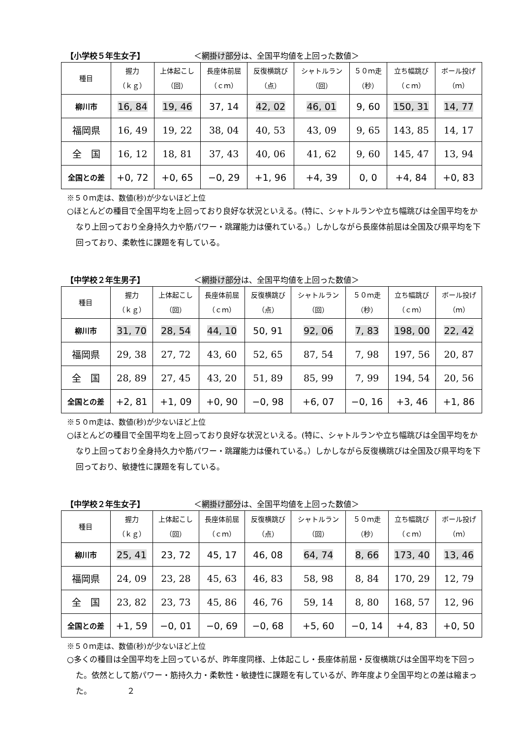【小学校５年生女子】 ＜網掛け部分は、全国平均値を上回った数値＞
| 種目 | 握力 （ｋｇ） | 上体起こし （回） | 長座体前屈 （ｃｍ） | 反復横跳び （点） | シャトルラン （回） | ５０ｍ走 （秒） | 立ち幅跳び （ｃｍ） | ボール投げ （ｍ） |
| --- | --- | --- | --- | --- | --- | --- | --- | --- |
| 柳川市 | 16, 84 | 19, 46 | 37, 14 | 42, 02 | 46, 01 | 9, 60 | 150, 31 | 14, 77 |
| 福岡県 | 16, 49 | 19, 22 | 38, 04 | 40, 53 | 43, 09 | 9, 65 | 143, 85 | 14, 17 |
| 全 国 | 16, 12 | 18, 81 | 37, 43 | 40, 06 | 41, 62 | 9, 60 | 145, 47 | 13, 94 |
| 全国との差 | +0, 72 | +0, 65 | −0, 29 | +1, 96 | +4, 39 | 0, 0 | +4, 84 | +0, 83 |
※５０ｍ走は、数値(秒)が少ないほど上位
○ほとんどの種目で全国平均を上回っており良好な状況といえる。(特に、シャトルランや立ち幅跳びは全国平均をかなり上回っており全身持久力や筋パワー・跳躍能力は優れている。）しかしながら長座体前屈は全国及び県平均を下回っており、柔軟性に課題を有している。
【中学校２年生男子】 ＜網掛け部分は、全国平均値を上回った数値＞
| 種目 | 握力 （ｋｇ） | 上体起こし （回） | 長座体前屈 （ｃｍ） | 反復横跳び （点） | シャトルラン （回） | ５０ｍ走 （秒） | 立ち幅跳び （ｃｍ） | ボール投げ （ｍ） |
| --- | --- | --- | --- | --- | --- | --- | --- | --- |
| 柳川市 | 31, 70 | 28, 54 | 44, 10 | 50, 91 | 92, 06 | 7, 83 | 198, 00 | 22, 42 |
| 福岡県 | 29, 38 | 27, 72 | 43, 60 | 52, 65 | 87, 54 | 7, 98 | 197, 56 | 20, 87 |
| 全 国 | 28, 89 | 27, 45 | 43, 20 | 51, 89 | 85, 99 | 7, 99 | 194, 54 | 20, 56 |
| 全国との差 | +2, 81 | +1, 09 | +0, 90 | −0, 98 | +6, 07 | −0, 16 | +3, 46 | +1, 86 |
※５０ｍ走は、数値(秒)が少ないほど上位
○ほとんどの種目で全国平均を上回っており良好な状況といえる。(特に、シャトルランや立ち幅跳びは全国平均をかなり上回っており全身持久力や筋パワー・跳躍能力は優れている。）しかしながら反復横跳びは全国及び県平均を下回っており、敏捷性に課題を有している。
【中学校２年生女子】 ＜網掛け部分は、全国平均値を上回った数値＞
| 種目 | 握力 （ｋｇ） | 上体起こし （回） | 長座体前屈 （ｃｍ） | 反復横跳び （点） | シャトルラン （回） | ５０ｍ走 （秒） | 立ち幅跳び （ｃｍ） | ボール投げ （ｍ） |
| --- | --- | --- | --- | --- | --- | --- | --- | --- |
| 柳川市 | 25, 41 | 23, 72 | 45, 17 | 46, 08 | 64, 74 | 8, 66 | 173, 40 | 13, 46 |
| 福岡県 | 24, 09 | 23, 28 | 45, 63 | 46, 83 | 58, 98 | 8, 84 | 170, 29 | 12, 79 |
| 全 国 | 23, 82 | 23, 73 | 45, 86 | 46, 76 | 59, 14 | 8, 80 | 168, 57 | 12, 96 |
| 全国との差 | +1, 59 | −0, 01 | −0, 69 | −0, 68 | +5, 60 | −0, 14 | +4, 83 | +0, 50 |
※５０ｍ走は、数値(秒)が少ないほど上位
○多くの種目は全国平均を上回っているが、昨年度同様、上体起こし・長座体前屈・反復横跳びは全国平均を下回った。依然として筋パワー・筋持久力・柔軟性・敏捷性に課題を有しているが、昨年度より全国平均との差は縮まった。　　　　　２